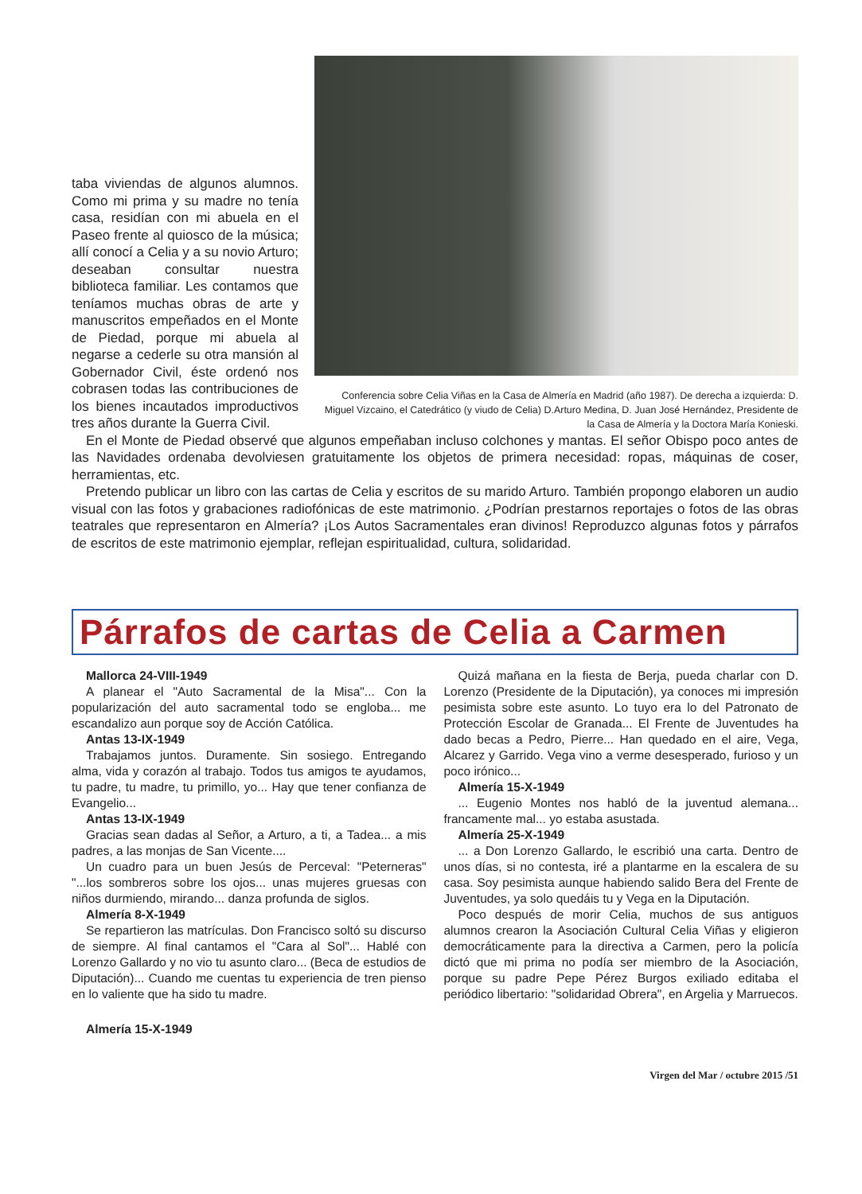taba viviendas de algunos alumnos. Como mi prima y su madre no tenía casa, residían con mi abuela en el Paseo frente al quiosco de la música; allí conocí a Celia y a su novio Arturo; deseaban consultar nuestra biblioteca familiar. Les contamos que teníamos muchas obras de arte y manuscritos empeñados en el Monte de Piedad, porque mi abuela al negarse a cederle su otra mansión al Gobernador Civil, éste ordenó nos cobrasen todas las contribuciones de los bienes incautados improductivos tres años durante la Guerra Civil.
Conferencia sobre Celia Viñas en la Casa de Almería en Madrid (año 1987). De derecha a izquierda: D. Miguel Vizcaino, el Catedrático (y viudo de Celia) D.Arturo Medina, D. Juan José Hernández, Presidente de la Casa de Almería y la Doctora María Konieski.
En el Monte de Piedad observé que algunos empeñaban incluso colchones y mantas. El señor Obispo poco antes de las Navidades ordenaba devolviesen gratuitamente los objetos de primera necesidad: ropas, máquinas de coser, herramientas, etc.
Pretendo publicar un libro con las cartas de Celia y escritos de su marido Arturo. También propongo elaboren un audio visual con las fotos y grabaciones radiofónicas de este matrimonio. ¿Podrían prestarnos reportajes o fotos de las obras teatrales que representaron en Almería? ¡Los Autos Sacramentales eran divinos! Reproduzco algunas fotos y párrafos de escritos de este matrimonio ejemplar, reflejan espiritualidad, cultura, solidaridad.
Párrafos de cartas de Celia a Carmen
Mallorca 24-VIII-1949
A planear el "Auto Sacramental de la Misa"... Con la popularización del auto sacramental todo se engloba... me escandalizo aun porque soy de Acción Católica.
Antas 13-IX-1949
Trabajamos juntos. Duramente. Sin sosiego. Entregando alma, vida y corazón al trabajo. Todos tus amigos te ayudamos, tu padre, tu madre, tu primillo, yo... Hay que tener confianza de Evangelio...
Antas 13-IX-1949
Gracias sean dadas al Señor, a Arturo, a ti, a Tadea... a mis padres, a las monjas de San Vicente....
Un cuadro para un buen Jesús de Perceval: "Peterneras" "...los sombreros sobre los ojos... unas mujeres gruesas con niños durmiendo, mirando... danza profunda de siglos.
Almería 8-X-1949
Se repartieron las matrículas. Don Francisco soltó su discurso de siempre. Al final cantamos el "Cara al Sol"... Hablé con Lorenzo Gallardo y no vio tu asunto claro... (Beca de estudios de Diputación)... Cuando me cuentas tu experiencia de tren pienso en lo valiente que ha sido tu madre.
Almería 15-X-1949
Quizá mañana en la fiesta de Berja, pueda charlar con D. Lorenzo (Presidente de la Diputación), ya conoces mi impresión pesimista sobre este asunto. Lo tuyo era lo del Patronato de Protección Escolar de Granada... El Frente de Juventudes ha dado becas a Pedro, Pierre... Han quedado en el aire, Vega, Alcarez y Garrido. Vega vino a verme desesperado, furioso y un poco irónico...
Almería 15-X-1949
... Eugenio Montes nos habló de la juventud alemana... francamente mal... yo estaba asustada.
Almería 25-X-1949
... a Don Lorenzo Gallardo, le escribió una carta. Dentro de unos días, si no contesta, iré a plantarme en la escalera de su casa. Soy pesimista aunque habiendo salido Bera del Frente de Juventudes, ya solo quedáis tu y Vega en la Diputación.
Poco después de morir Celia, muchos de sus antiguos alumnos crearon la Asociación Cultural Celia Viñas y eligieron democráticamente para la directiva a Carmen, pero la policía dictó que mi prima no podía ser miembro de la Asociación, porque su padre Pepe Pérez Burgos exiliado editaba el periódico libertario: "solidaridad Obrera", en Argelia y Marruecos.
Virgen del Mar / octubre 2015 /51